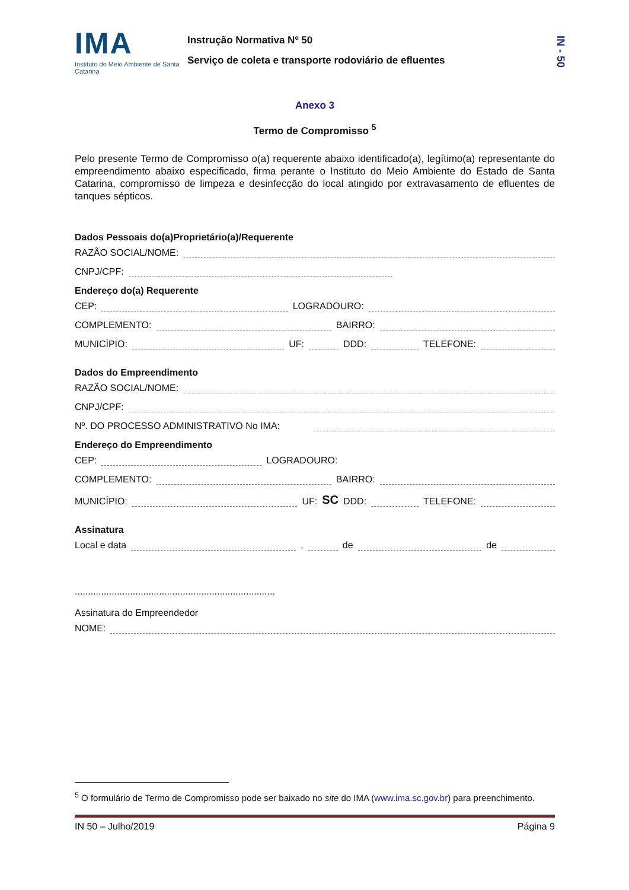IN - 50
IMA
Instituto do Meio Ambiente de Santa Catarina
Instrução Normativa Nº 50
Serviço de coleta e transporte rodoviário de efluentes
Anexo 3
Termo de Compromisso <sup>5</sup>
Pelo presente Termo de Compromisso o(a) requerente abaixo identificado(a), legítimo(a) representante do empreendimento abaixo especificado, firma perante o Instituto do Meio Ambiente do Estado de Santa Catarina, compromisso de limpeza e desinfecção do local atingido por extravasamento de efluentes de tanques sépticos.
Dados Pessoais do(a)Proprietário(a)/Requerente
RAZÃO SOCIAL/NOME:
CNPJ/CPF:
Endereço do(a) Requerente
CEP: LOGRADOURO:
COMPLEMENTO: BAIRRO:
MUNICÍPIO: UF: DDD: TELEFONE:
Dados do Empreendimento
RAZÃO SOCIAL/NOME:
CNPJ/CPF:
Nº. DO PROCESSO ADMINISTRATIVO No IMA:
Endereço do Empreendimento
CEP: LOGRADOURO:
COMPLEMENTO: BAIRRO:
MUNICÍPIO: UF: SC DDD: TELEFONE:
Assinatura
Local e data , de de
............................................................................
Assinatura do Empreendedor
NOME:
<sup>5</sup> O formulário de Termo de Compromisso pode ser baixado no site do IMA (www.ima.sc.gov.br) para preenchimento.
IN 50 – Julho/2019 Página 9